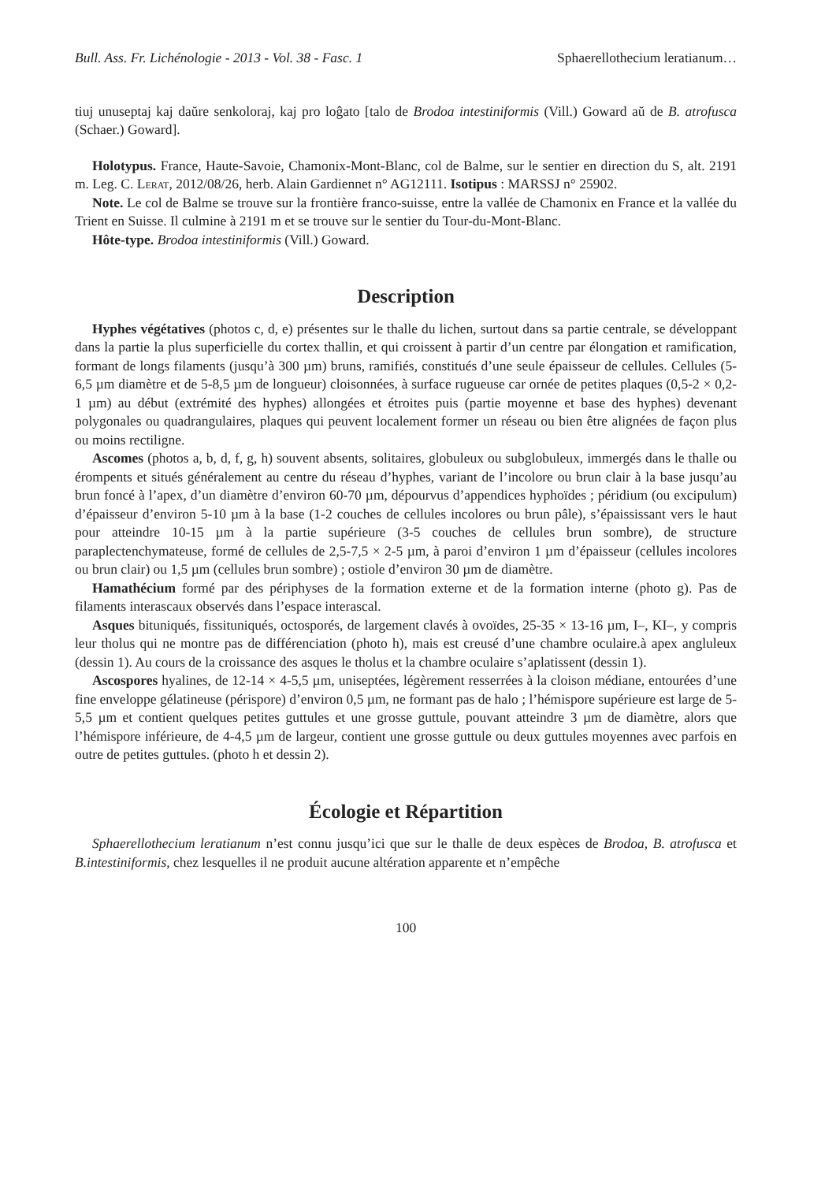Bull. Ass. Fr. Lichénologie - 2013 - Vol. 38 - Fasc. 1 Sphaerellothecium leratianum…
tiuj unuseptaj kaj daŭre senkoloraj, kaj pro loĝato [talo de Brodoa intestiniformis (Vill.) Goward aŭ de B. atrofusca (Schaer.) Goward].
Holotypus. France, Haute-Savoie, Chamonix-Mont-Blanc, col de Balme, sur le sentier en direction du S, alt. 2191 m. Leg. C. Lerat, 2012/08/26, herb. Alain Gardiennet n° AG12111. Isotipus : MARSSJ n° 25902.
Note. Le col de Balme se trouve sur la frontière franco-suisse, entre la vallée de Chamonix en France et la vallée du Trient en Suisse. Il culmine à 2191 m et se trouve sur le sentier du Tour-du-Mont-Blanc.
Hôte-type. Brodoa intestiniformis (Vill.) Goward.
Description
Hyphes végétatives (photos c, d, e) présentes sur le thalle du lichen, surtout dans sa partie centrale, se développant dans la partie la plus superficielle du cortex thallin, et qui croissent à partir d’un centre par élongation et ramification, formant de longs filaments (jusqu’à 300 µm) bruns, ramifiés, constitués d’une seule épaisseur de cellules. Cellules (5-6,5 µm diamètre et de 5-8,5 µm de longueur) cloisonnées, à surface rugueuse car ornée de petites plaques (0,5-2 × 0,2-1 µm) au début (extrémité des hyphes) allongées et étroites puis (partie moyenne et base des hyphes) devenant polygonales ou quadrangulaires, plaques qui peuvent localement former un réseau ou bien être alignées de façon plus ou moins rectiligne.
Ascomes (photos a, b, d, f, g, h) souvent absents, solitaires, globuleux ou subglobuleux, immergés dans le thalle ou érompents et situés généralement au centre du réseau d’hyphes, variant de l’incolore ou brun clair à la base jusqu’au brun foncé à l’apex, d’un diamètre d’environ 60-70 µm, dépourvus d’appendices hyphoïdes ; péridium (ou excipulum) d’épaisseur d’environ 5-10 µm à la base (1-2 couches de cellules incolores ou brun pâle), s’épaississant vers le haut pour atteindre 10-15 µm à la partie supérieure (3-5 couches de cellules brun sombre), de structure paraplectenchymateuse, formé de cellules de 2,5-7,5 × 2-5 µm, à paroi d’environ 1 µm d’épaisseur (cellules incolores ou brun clair) ou 1,5 µm (cellules brun sombre) ; ostiole d’environ 30 µm de diamètre.
Hamathécium formé par des périphyses de la formation externe et de la formation interne (photo g). Pas de filaments interascaux observés dans l’espace interascal.
Asques bituniqués, fissituniqués, octosporés, de largement clavés à ovoïdes, 25-35 × 13-16 µm, I–, KI–, y compris leur tholus qui ne montre pas de différenciation (photo h), mais est creusé d’une chambre oculaire.à apex angluleux (dessin 1). Au cours de la croissance des asques le tholus et la chambre oculaire s’aplatissent (dessin 1).
Ascospores hyalines, de 12-14 × 4-5,5 µm, uniseptées, légèrement resserrées à la cloison médiane, entourées d’une fine enveloppe gélatineuse (périspore) d’environ 0,5 µm, ne formant pas de halo ; l’hémispore supérieure est large de 5-5,5 µm et contient quelques petites guttules et une grosse guttule, pouvant atteindre 3 µm de diamètre, alors que l’hémispore inférieure, de 4-4,5 µm de largeur, contient une grosse guttule ou deux guttules moyennes avec parfois en outre de petites guttules. (photo h et dessin 2).
Écologie et Répartition
Sphaerellothecium leratianum n’est connu jusqu’ici que sur le thalle de deux espèces de Brodoa, B. atrofusca et B.intestiniformis, chez lesquelles il ne produit aucune altération apparente et n’empêche
100